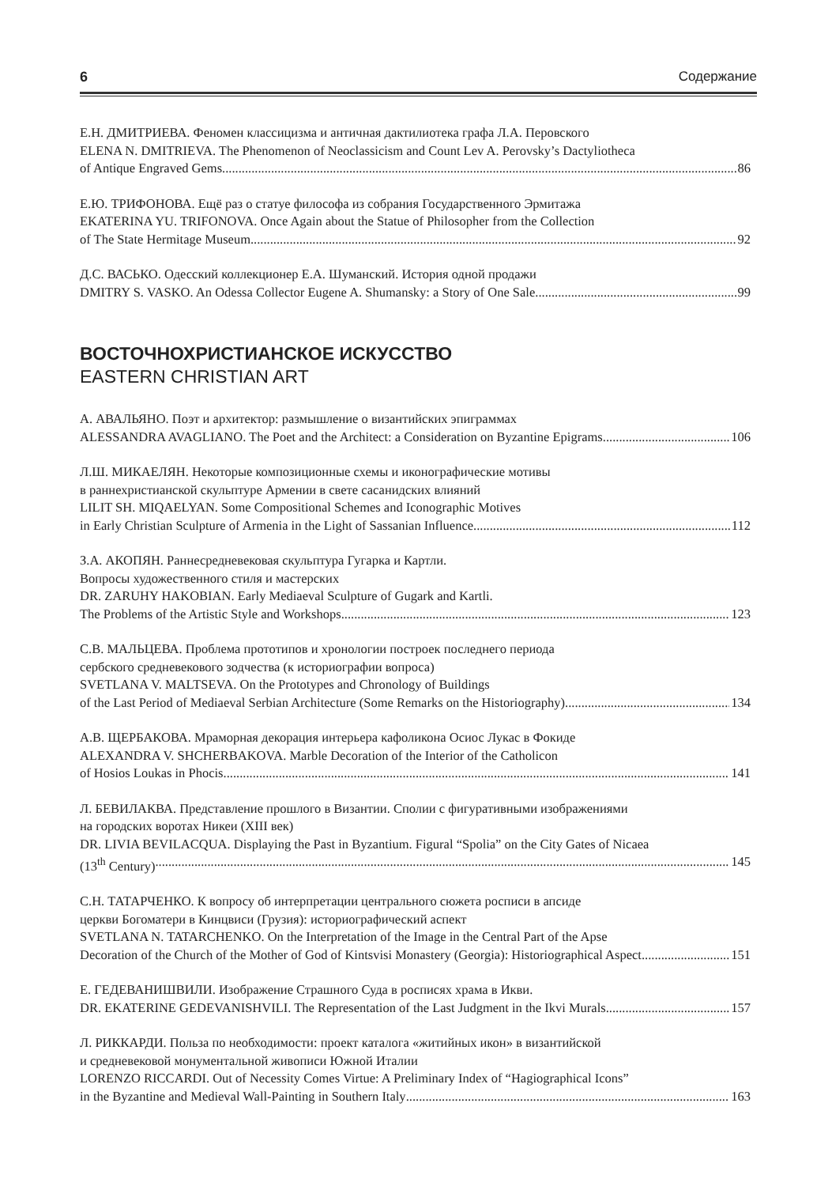6 Содержание
Е.Н. ДМИТРИЕВА. Феномен классицизма и античная дактилиотека графа Л.А. Перовского
ELENA N. DMITRIEVA. The Phenomenon of Neoclassicism and Count Lev A. Perovsky’s Dactyliotheca
of Antique Engraved Gems 86
Е.Ю. ТРИФОНОВА. Ещё раз о статуе философа из собрания Государственного Эрмитажа
EKATERINA YU. TRIFONOVA. Once Again about the Statue of Philosopher from the Collection
of The State Hermitage Museum 92
Д.С. ВАСЬКО. Одесский коллекционер Е.А. Шуманский. История одной продажи
DMITRY S. VASKO. An Odessa Collector Eugene A. Shumansky: a Story of One Sale 99
ВОСТОЧНОХРИСТИАНСКОЕ ИСКУССТВО
EASTERN CHRISTIAN ART
А. АВАЛЬЯНО. Поэт и архитектор: размышление о византийских эпиграммах
ALESSANDRA AVAGLIANO. The Poet and the Architect: a Consideration on Byzantine Epigrams 106
Л.Ш. МИКАЕЛЯН. Некоторые композиционные схемы и иконографические мотивы
в раннехристианской скульптуре Армении в свете сасанидских влияний
LILIT SH. MIQAELYAN. Some Compositional Schemes and Iconographic Motives
in Early Christian Sculpture of Armenia in the Light of Sassanian Influence 112
З.А. АКОПЯН. Раннесредневековая скульптура Гугарка и Картли.
Вопросы художественного стиля и мастерских
DR. ZARUHY HAKOBIAN. Early Mediaeval Sculpture of Gugark and Kartli.
The Problems of the Artistic Style and Workshops 123
С.В. МАЛЬЦЕВА. Проблема прототипов и хронологии построек последнего периода
сербского средневекового зодчества (к историографии вопроса)
SVETLANA V. MALTSEVA. On the Prototypes and Chronology of Buildings
of the Last Period of Mediaeval Serbian Architecture (Some Remarks on the Historiography) 134
А.В. ЩЕРБАКОВА. Мраморная декорация интерьера кафоликона Осиос Лукас в Фокиде
ALEXANDRA V. SHCHERBAKOVA. Marble Decoration of the Interior of the Catholicon
of Hosios Loukas in Phocis 141
Л. БЕВИЛАКВА. Представление прошлого в Византии. Сполии с фигуративными изображениями
на городских воротах Никеи (XIII век)
DR. LIVIA BEVILACQUA. Displaying the Past in Byzantium. Figural “Spolia” on the City Gates of Nicaea
(13<sup>th</sup> Century) 145
С.Н. ТАТАРЧЕНКО. К вопросу об интерпретации центрального сюжета росписи в апсиде
церкви Богоматери в Кинцвиси (Грузия): историографический аспект
SVETLANA N. TATARCHENKO. On the Interpretation of the Image in the Central Part of the Apse
Decoration of the Church of the Mother of God of Kintsvisi Monastery (Georgia): Historiographical Aspect 151
Е. ГЕДЕВАНИШВИЛИ. Изображение Страшного Суда в росписях храма в Икви.
DR. EKATERINE GEDEVANISHVILI. The Representation of the Last Judgment in the Ikvi Murals 157
Л. РИККАРДИ. Польза по необходимости: проект каталога «житийных икон» в византийской
и средневековой монументальной живописи Южной Италии
LORENZO RICCARDI. Out of Necessity Comes Virtue: A Preliminary Index of “Hagiographical Icons”
in the Byzantine and Medieval Wall-Painting in Southern Italy 163